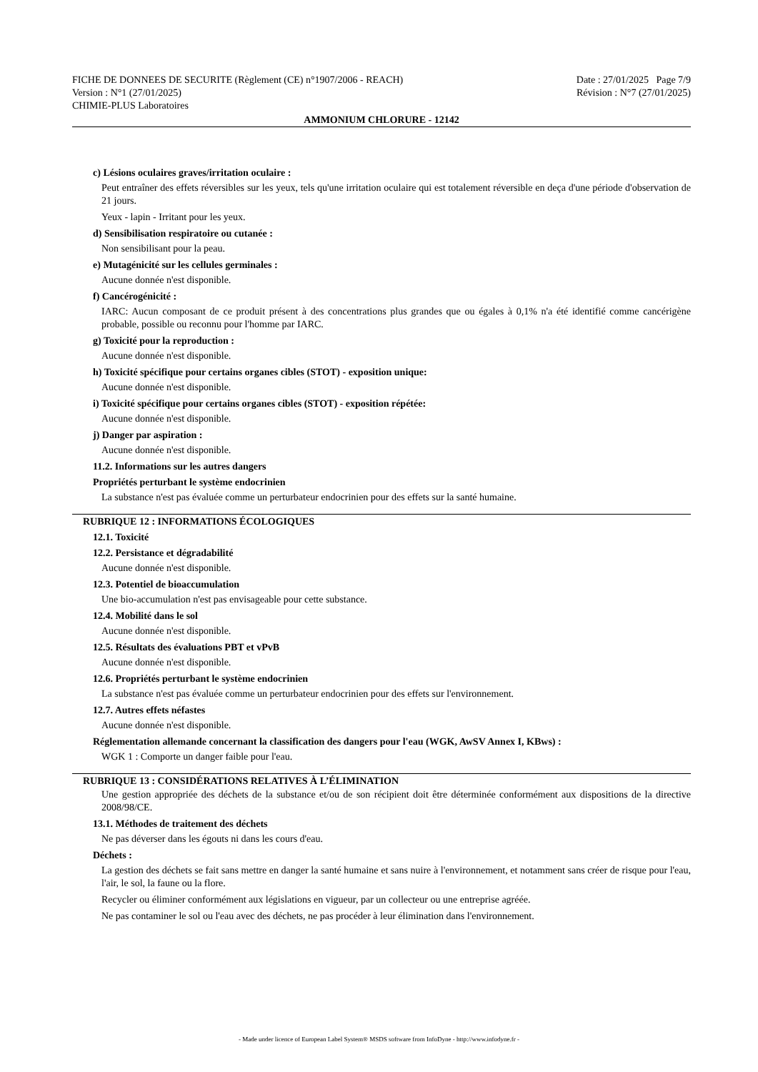FICHE DE DONNEES DE SECURITE (Règlement (CE) n°1907/2006 - REACH) Date : 27/01/2025 Page 7/9
Version : N°1 (27/01/2025) Révision : N°7 (27/01/2025)
CHIMIE-PLUS Laboratoires
AMMONIUM CHLORURE - 12142
c) Lésions oculaires graves/irritation oculaire :
Peut entraîner des effets réversibles sur les yeux, tels qu'une irritation oculaire qui est totalement réversible en deça d'une période d'observation de 21 jours.
Yeux - lapin - Irritant pour les yeux.
d) Sensibilisation respiratoire ou cutanée :
Non sensibilisant pour la peau.
e) Mutagénicité sur les cellules germinales :
Aucune donnée n'est disponible.
f) Cancérogénicité :
IARC: Aucun composant de ce produit présent à des concentrations plus grandes que ou égales à 0,1% n'a été identifié comme cancérigène probable, possible ou reconnu pour l'homme par IARC.
g) Toxicité pour la reproduction :
Aucune donnée n'est disponible.
h) Toxicité spécifique pour certains organes cibles (STOT) - exposition unique:
Aucune donnée n'est disponible.
i) Toxicité spécifique pour certains organes cibles (STOT) - exposition répétée:
Aucune donnée n'est disponible.
j) Danger par aspiration :
Aucune donnée n'est disponible.
11.2. Informations sur les autres dangers
Propriétés perturbant le système endocrinien
La substance n'est pas évaluée comme un perturbateur endocrinien pour des effets sur la santé humaine.
RUBRIQUE 12 : INFORMATIONS ÉCOLOGIQUES
12.1. Toxicité
12.2. Persistance et dégradabilité
Aucune donnée n'est disponible.
12.3. Potentiel de bioaccumulation
Une bio-accumulation n'est pas envisageable pour cette substance.
12.4. Mobilité dans le sol
Aucune donnée n'est disponible.
12.5. Résultats des évaluations PBT et vPvB
Aucune donnée n'est disponible.
12.6. Propriétés perturbant le système endocrinien
La substance n'est pas évaluée comme un perturbateur endocrinien pour des effets sur l'environnement.
12.7. Autres effets néfastes
Aucune donnée n'est disponible.
Réglementation allemande concernant la classification des dangers pour l'eau (WGK, AwSV Annex I, KBws) :
WGK 1 : Comporte un danger faible pour l'eau.
RUBRIQUE 13 : CONSIDÉRATIONS RELATIVES À L’ÉLIMINATION
Une gestion appropriée des déchets de la substance et/ou de son récipient doit être déterminée conformément aux dispositions de la directive 2008/98/CE.
13.1. Méthodes de traitement des déchets
Ne pas déverser dans les égouts ni dans les cours d'eau.
Déchets :
La gestion des déchets se fait sans mettre en danger la santé humaine et sans nuire à l'environnement, et notamment sans créer de risque pour l'eau, l'air, le sol, la faune ou la flore.
Recycler ou éliminer conformément aux législations en vigueur, par un collecteur ou une entreprise agréée.
Ne pas contaminer le sol ou l'eau avec des déchets, ne pas procéder à leur élimination dans l'environnement.
- Made under licence of European Label System® MSDS software from InfoDyne - http://www.infodyne.fr -